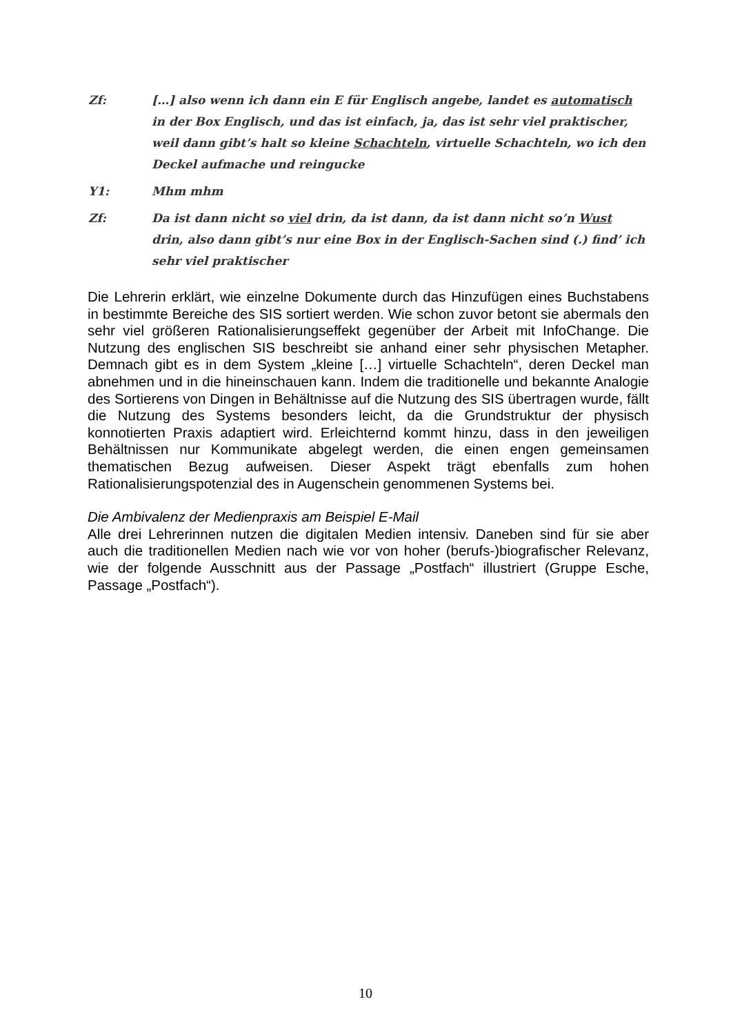Zf: […] also wenn ich dann ein E für Englisch angebe, landet es automatisch in der Box Englisch, und das ist einfach, ja, das ist sehr viel praktischer, weil dann gibt’s halt so kleine Schachteln, virtuelle Schachteln, wo ich den Deckel aufmache und reingucke
Y1: Mhm mhm
Zf: Da ist dann nicht so viel drin, da ist dann, da ist dann nicht so’n Wust drin, also dann gibt’s nur eine Box in der Englisch-Sachen sind (.) find’ ich sehr viel praktischer
Die Lehrerin erklärt, wie einzelne Dokumente durch das Hinzufügen eines Buchstabens in bestimmte Bereiche des SIS sortiert werden. Wie schon zuvor betont sie abermals den sehr viel größeren Rationalisierungseffekt gegenüber der Arbeit mit InfoChange. Die Nutzung des englischen SIS beschreibt sie anhand einer sehr physischen Metapher. Demnach gibt es in dem System „kleine […] virtuelle Schachteln“, deren Deckel man abnehmen und in die hineinschauen kann. Indem die traditionelle und bekannte Analogie des Sortierens von Dingen in Behältnisse auf die Nutzung des SIS übertragen wurde, fällt die Nutzung des Systems besonders leicht, da die Grundstruktur der physisch konnotierten Praxis adaptiert wird. Erleichternd kommt hinzu, dass in den jeweiligen Behältnissen nur Kommunikate abgelegt werden, die einen engen gemeinsamen thematischen Bezug aufweisen. Dieser Aspekt trägt ebenfalls zum hohen Rationalisierungspotenzial des in Augenschein genommenen Systems bei.
Die Ambivalenz der Medienpraxis am Beispiel E-Mail
Alle drei Lehrerinnen nutzen die digitalen Medien intensiv. Daneben sind für sie aber auch die traditionellen Medien nach wie vor von hoher (berufs-)biografischer Relevanz, wie der folgende Ausschnitt aus der Passage „Postfach“ illustriert (Gruppe Esche, Passage „Postfach“).
10